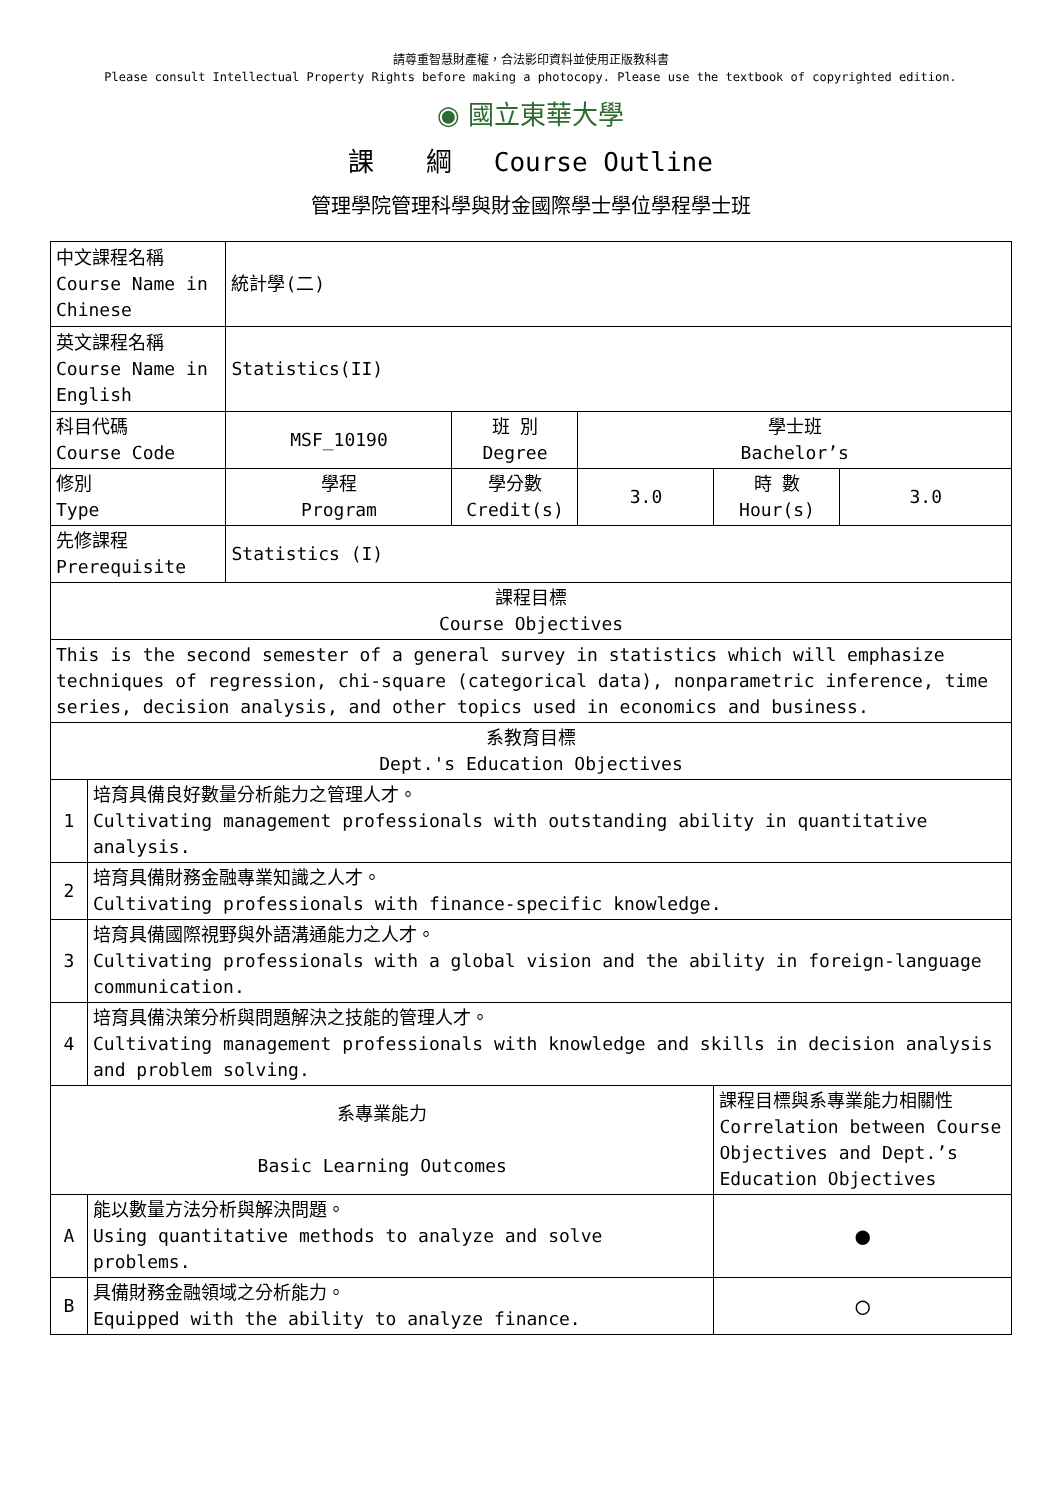請尊重智慧財產權，合法影印資料並使用正版教科書
Please consult Intellectual Property Rights before making a photocopy. Please use the textbook of copyrighted edition.
◉ 國立東華大學
課　　綱　 Course Outline
管理學院管理科學與財金國際學士學位學程學士班
| 中文課程名稱 Course Name in Chinese | | 統計學(二) | | | | |
| 英文課程名稱 Course Name in English | | Statistics(II) | | | | |
| 科目代碼 Course Code | | MSF_10190 | 班 別 Degree | 學士班 Bachelor’s | | |
| 修別 Type | | 學程 Program | 學分數 Credit(s) | 3.0 | 時 數 Hour(s) | 3.0 |
| 先修課程 Prerequisite | | Statistics (I) | | | | |
| 課程目標 Course Objectives | | | | | | |
| This is the second semester of a general survey in statistics which will emphasize techniques of regression, chi-square (categorical data), nonparametric inference, time series, decision analysis, and other topics used in economics and business. | | | | | | |
| 系教育目標 Dept.'s Education Objectives | | | | | | |
| 1 | 培育具備良好數量分析能力之管理人才。 Cultivating management professionals with outstanding ability in quantitative analysis. | | | | | |
| 2 | 培育具備財務金融專業知識之人才。 Cultivating professionals with finance-specific knowledge. | | | | | |
| 3 | 培育具備國際視野與外語溝通能力之人才。 Cultivating professionals with a global vision and the ability in foreign-language communication. | | | | | |
| 4 | 培育具備決策分析與問題解決之技能的管理人才。 Cultivating management professionals with knowledge and skills in decision analysis and problem solving. | | | | | |
| 系專業能力 Basic Learning Outcomes | | | | | 課程目標與系專業能力相關性 Correlation between Course Objectives and Dept.’s Education Objectives | |
| A | 能以數量方法分析與解決問題。 Using quantitative methods to analyze and solve problems. | | | | ● | |
| B | 具備財務金融領域之分析能力。 Equipped with the ability to analyze finance. | | | | ○ | |